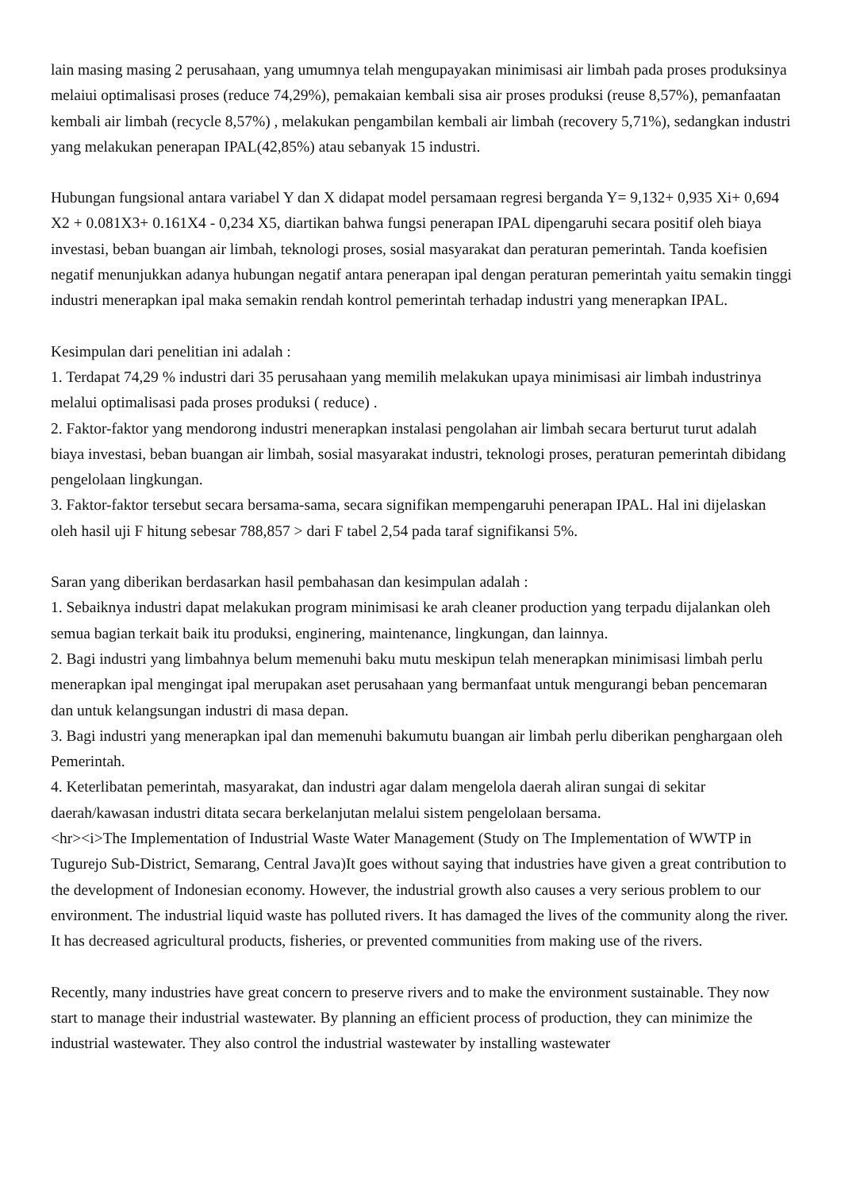lain masing masing 2 perusahaan, yang umumnya telah mengupayakan minimisasi air limbah pada proses produksinya melaiui optimalisasi proses (reduce 74,29%), pemakaian kembali sisa air proses produksi (reuse 8,57%), pemanfaatan kembali air limbah (recycle 8,57%) , melakukan pengambilan kembali air limbah (recovery 5,71%), sedangkan industri yang melakukan penerapan IPAL(42,85%) atau sebanyak 15 industri.
Hubungan fungsional antara variabel Y dan X didapat model persamaan regresi berganda Y= 9,132+ 0,935 Xi+ 0,694 X2 + 0.081X3+ 0.161X4 - 0,234 X5, diartikan bahwa fungsi penerapan IPAL dipengaruhi secara positif oleh biaya investasi, beban buangan air limbah, teknologi proses, sosial masyarakat dan peraturan pemerintah. Tanda koefisien negatif menunjukkan adanya hubungan negatif antara penerapan ipal dengan peraturan pemerintah yaitu semakin tinggi industri menerapkan ipal maka semakin rendah kontrol pemerintah terhadap industri yang menerapkan IPAL.
Kesimpulan dari penelitian ini adalah :
1. Terdapat 74,29 % industri dari 35 perusahaan yang memilih melakukan upaya minimisasi air limbah industrinya melalui optimalisasi pada proses produksi ( reduce) .
2. Faktor-faktor yang mendorong industri menerapkan instalasi pengolahan air limbah secara berturut turut adalah biaya investasi, beban buangan air limbah, sosial masyarakat industri, teknologi proses, peraturan pemerintah dibidang pengelolaan lingkungan.
3. Faktor-faktor tersebut secara bersama-sama, secara signifikan mempengaruhi penerapan IPAL. Hal ini dijelaskan oleh hasil uji F hitung sebesar 788,857 > dari F tabel 2,54 pada taraf signifikansi 5%.
Saran yang diberikan berdasarkan hasil pembahasan dan kesimpulan adalah :
1. Sebaiknya industri dapat melakukan program minimisasi ke arah cleaner production yang terpadu dijalankan oleh semua bagian terkait baik itu produksi, enginering, maintenance, lingkungan, dan lainnya.
2. Bagi industri yang limbahnya belum memenuhi baku mutu meskipun telah menerapkan minimisasi limbah perlu menerapkan ipal mengingat ipal merupakan aset perusahaan yang bermanfaat untuk mengurangi beban pencemaran dan untuk kelangsungan industri di masa depan.
3. Bagi industri yang menerapkan ipal dan memenuhi bakumutu buangan air limbah perlu diberikan penghargaan oleh Pemerintah.
4. Keterlibatan pemerintah, masyarakat, dan industri agar dalam mengelola daerah aliran sungai di sekitar daerah/kawasan industri ditata secara berkelanjutan melalui sistem pengelolaan bersama.
<hr><i>The Implementation of Industrial Waste Water Management (Study on The Implementation of WWTP in Tugurejo Sub-District, Semarang, Central Java)It goes without saying that industries have given a great contribution to the development of Indonesian economy. However, the industrial growth also causes a very serious problem to our environment. The industrial liquid waste has polluted rivers. It has damaged the lives of the community along the river. It has decreased agricultural products, fisheries, or prevented communities from making use of the rivers.
Recently, many industries have great concern to preserve rivers and to make the environment sustainable. They now start to manage their industrial wastewater. By planning an efficient process of production, they can minimize the industrial wastewater. They also control the industrial wastewater by installing wastewater